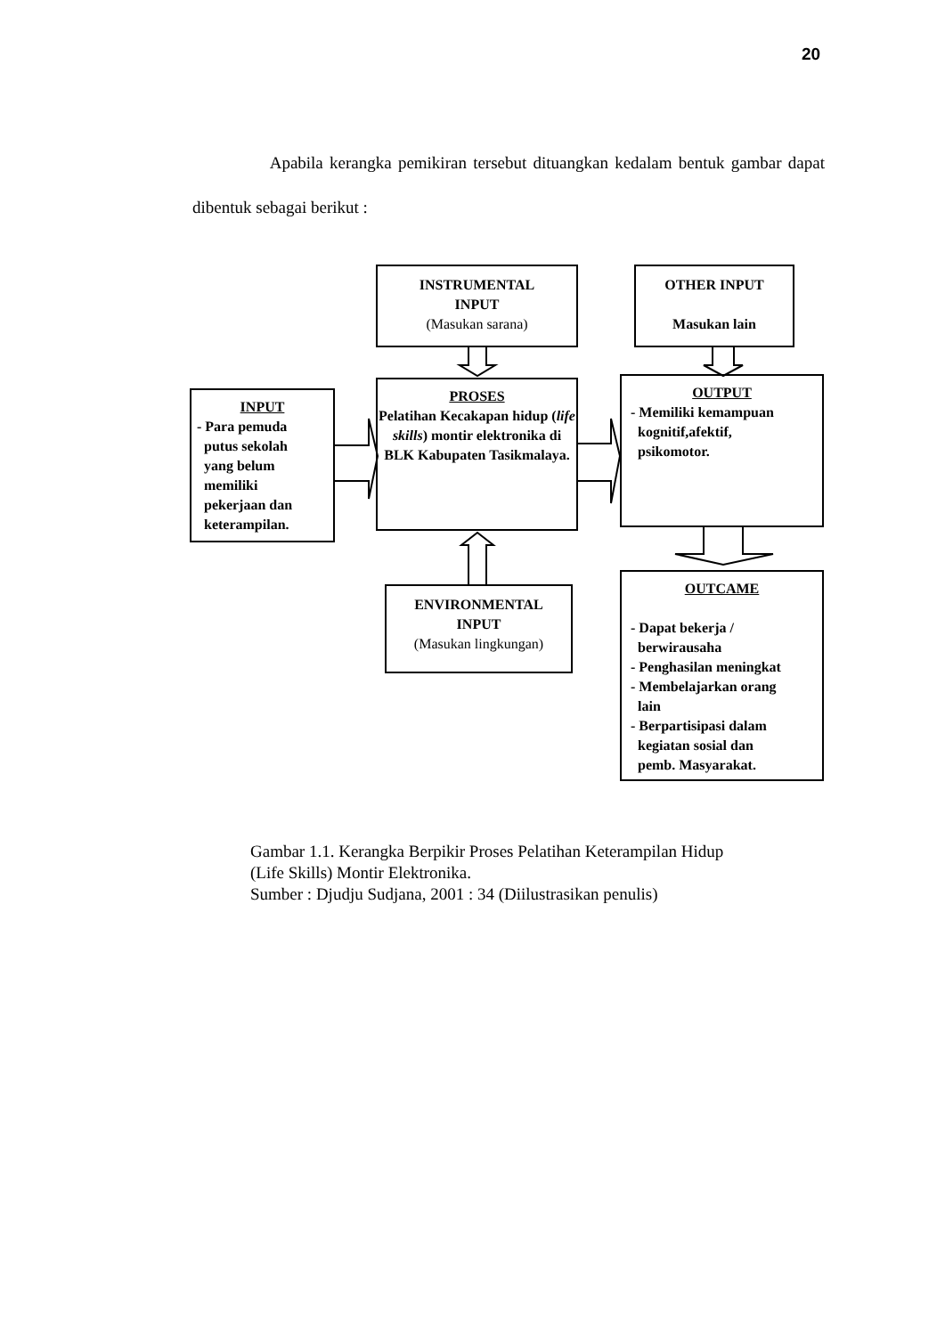20
Apabila kerangka pemikiran tersebut dituangkan kedalam bentuk gambar dapat dibentuk sebagai berikut :
INSTRUMENTAL
INPUT
(Masukan sarana)
OTHER INPUT
Masukan lain
INPUT
- Para pemuda
putus sekolah
yang belum
memiliki
pekerjaan dan
keterampilan.
PROSES
Pelatihan Kecakapan hidup (life skills) montir elektronika di BLK Kabupaten Tasikmalaya.
OUTPUT
- Memiliki kemampuan
kognitif,afektif,
psikomotor.
ENVIRONMENTAL
INPUT
(Masukan lingkungan)
OUTCAME
- Dapat bekerja /
berwirausaha
- Penghasilan meningkat
- Membelajarkan orang
lain
- Berpartisipasi dalam
kegiatan sosial dan
pemb. Masyarakat.
Gambar 1.1. Kerangka Berpikir Proses Pelatihan Keterampilan Hidup
(Life Skills) Montir Elektronika.
Sumber : Djudju Sudjana, 2001 : 34 (Diilustrasikan penulis)